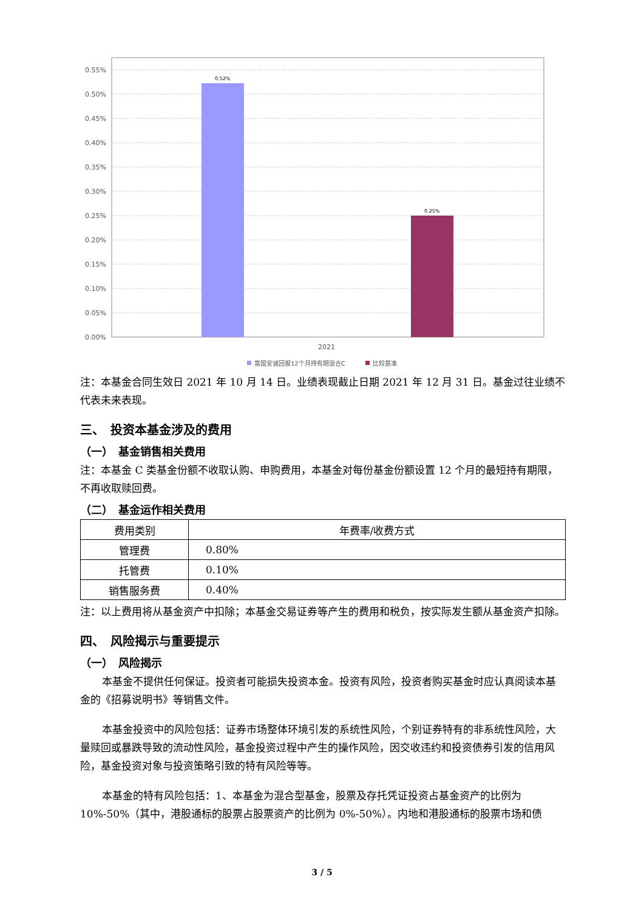0.55%
0.50%
0.45%
0.40%
0.35%
0.30%
0.25%
0.20%
0.15%
0.10%
0.05%
0.00%
0.52%
0.25%
2021
富国安诚回报12个月持有期混合C
比较基准
注：本基金合同生效日 2021 年 10 月 14 日。业绩表现截止日期 2021 年 12 月 31 日。基金过往业绩不代表未来表现。
三、　投资本基金涉及的费用
（一）　基金销售相关费用
注：本基金 C 类基金份额不收取认购、申购费用，本基金对每份基金份额设置 12 个月的最短持有期限，不再收取赎回费。
（二）　基金运作相关费用
| 费用类别 | 年费率/收费方式 |
| --- | --- |
| 管理费 | 0.80% |
| 托管费 | 0.10% |
| 销售服务费 | 0.40% |
注：以上费用将从基金资产中扣除；本基金交易证券等产生的费用和税负，按实际发生额从基金资产扣除。
四、　风险揭示与重要提示
（一）　风险揭示
本基金不提供任何保证。投资者可能损失投资本金。投资有风险，投资者购买基金时应认真阅读本基金的《招募说明书》等销售文件。
本基金投资中的风险包括：证券市场整体环境引发的系统性风险，个别证券特有的非系统性风险，大量赎回或暴跌导致的流动性风险，基金投资过程中产生的操作风险，因交收违约和投资债券引发的信用风险，基金投资对象与投资策略引致的特有风险等等。
本基金的特有风险包括：1、本基金为混合型基金，股票及存托凭证投资占基金资产的比例为 10%-50%（其中，港股通标的股票占股票资产的比例为 0%-50%）。内地和港股通标的股票市场和债
3 / 5